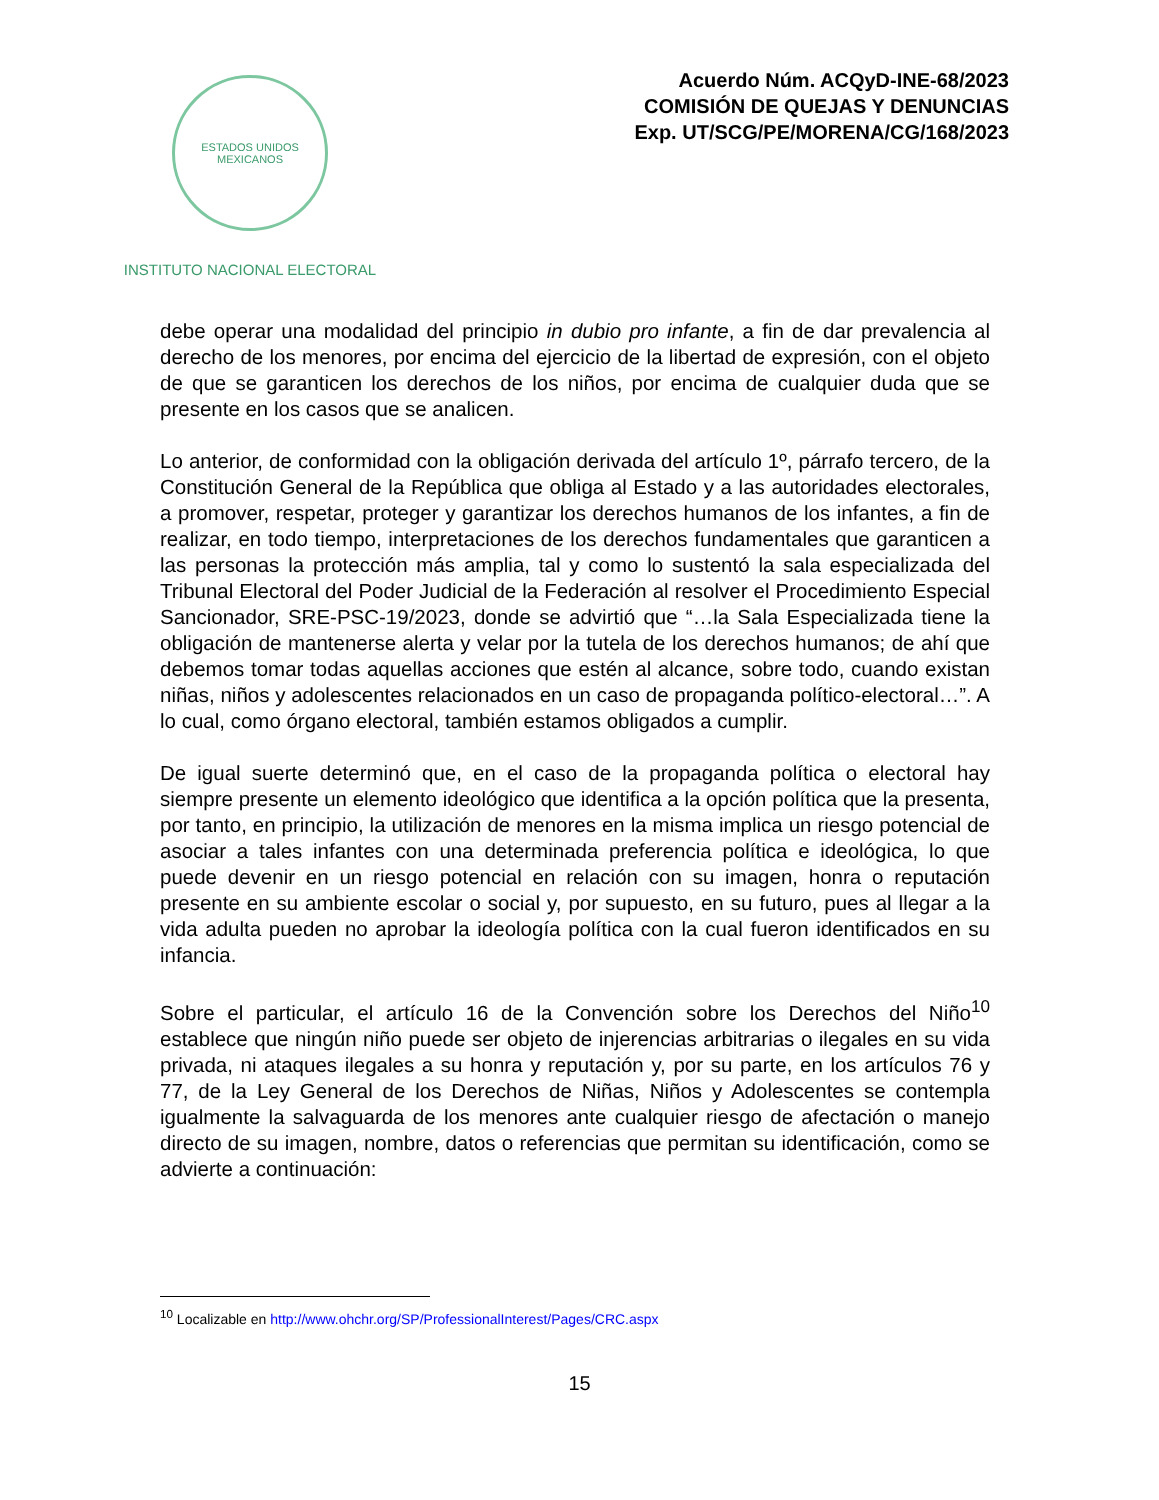ESTADOS UNIDOS MEXICANOS
INSTITUTO NACIONAL ELECTORAL
Acuerdo Núm. ACQyD-INE-68/2023
COMISIÓN DE QUEJAS Y DENUNCIAS
Exp. UT/SCG/PE/MORENA/CG/168/2023
debe operar una modalidad del principio in dubio pro infante, a fin de dar prevalencia al derecho de los menores, por encima del ejercicio de la libertad de expresión, con el objeto de que se garanticen los derechos de los niños, por encima de cualquier duda que se presente en los casos que se analicen.
Lo anterior, de conformidad con la obligación derivada del artículo 1º, párrafo tercero, de la Constitución General de la República que obliga al Estado y a las autoridades electorales, a promover, respetar, proteger y garantizar los derechos humanos de los infantes, a fin de realizar, en todo tiempo, interpretaciones de los derechos fundamentales que garanticen a las personas la protección más amplia, tal y como lo sustentó la sala especializada del Tribunal Electoral del Poder Judicial de la Federación al resolver el Procedimiento Especial Sancionador, SRE-PSC-19/2023, donde se advirtió que “…la Sala Especializada tiene la obligación de mantenerse alerta y velar por la tutela de los derechos humanos; de ahí que debemos tomar todas aquellas acciones que estén al alcance, sobre todo, cuando existan niñas, niños y adolescentes relacionados en un caso de propaganda político-electoral…”. A lo cual, como órgano electoral, también estamos obligados a cumplir.
De igual suerte determinó que, en el caso de la propaganda política o electoral hay siempre presente un elemento ideológico que identifica a la opción política que la presenta, por tanto, en principio, la utilización de menores en la misma implica un riesgo potencial de asociar a tales infantes con una determinada preferencia política e ideológica, lo que puede devenir en un riesgo potencial en relación con su imagen, honra o reputación presente en su ambiente escolar o social y, por supuesto, en su futuro, pues al llegar a la vida adulta pueden no aprobar la ideología política con la cual fueron identificados en su infancia.
Sobre el particular, el artículo 16 de la Convención sobre los Derechos del Niño<sup>10</sup> establece que ningún niño puede ser objeto de injerencias arbitrarias o ilegales en su vida privada, ni ataques ilegales a su honra y reputación y, por su parte, en los artículos 76 y 77, de la Ley General de los Derechos de Niñas, Niños y Adolescentes se contempla igualmente la salvaguarda de los menores ante cualquier riesgo de afectación o manejo directo de su imagen, nombre, datos o referencias que permitan su identificación, como se advierte a continuación:
<sup>10</sup> Localizable en http://www.ohchr.org/SP/ProfessionalInterest/Pages/CRC.aspx
15